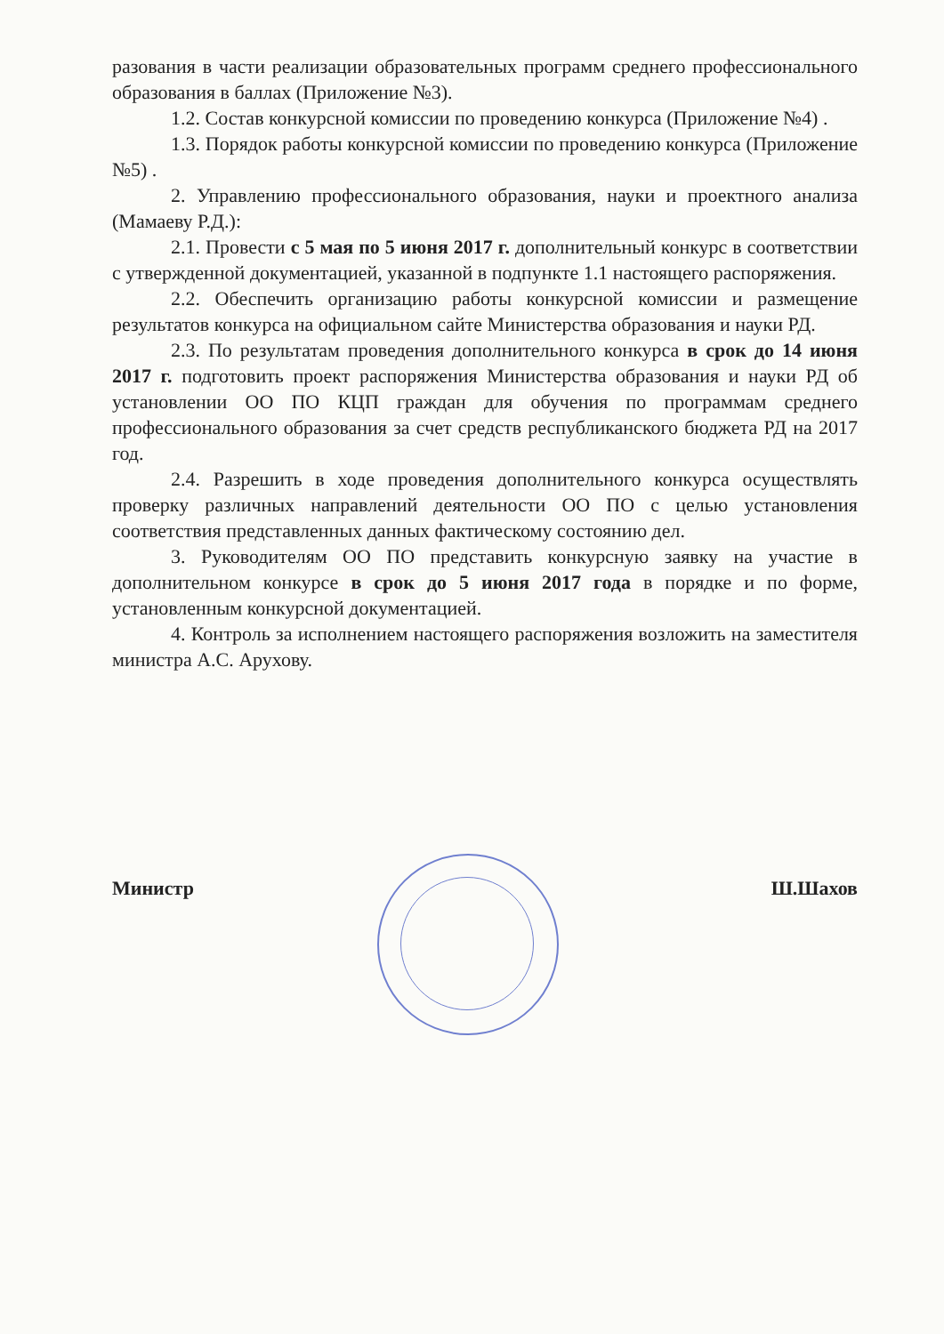разования в части реализации образовательных программ среднего профессионального образования в баллах (Приложение №3).
1.2. Состав конкурсной комиссии по проведению конкурса (Приложение №4) .
1.3. Порядок работы конкурсной комиссии по проведению конкурса (Приложение №5) .
2. Управлению профессионального образования, науки и проектного анализа (Мамаеву Р.Д.):
2.1. Провести с 5 мая по 5 июня 2017 г. дополнительный конкурс в соответствии с утвержденной документацией, указанной в подпункте 1.1 настоящего распоряжения.
2.2. Обеспечить организацию работы конкурсной комиссии и размещение результатов конкурса на официальном сайте Министерства образования и науки РД.
2.3. По результатам проведения дополнительного конкурса в срок до 14 июня 2017 г. подготовить проект распоряжения Министерства образования и науки РД об установлении ОО ПО КЦП граждан для обучения по программам среднего профессионального образования за счет средств республиканского бюджета РД на 2017 год.
2.4. Разрешить в ходе проведения дополнительного конкурса осуществлять проверку различных направлений деятельности ОО ПО с целью установления соответствия представленных данных фактическому состоянию дел.
3. Руководителям ОО ПО представить конкурсную заявку на участие в дополнительном конкурсе в срок до 5 июня 2017 года в порядке и по форме, установленным конкурсной документацией.
4. Контроль за исполнением настоящего распоряжения возложить на заместителя министра А.С. Арухову.
Министр Ш.Шахов